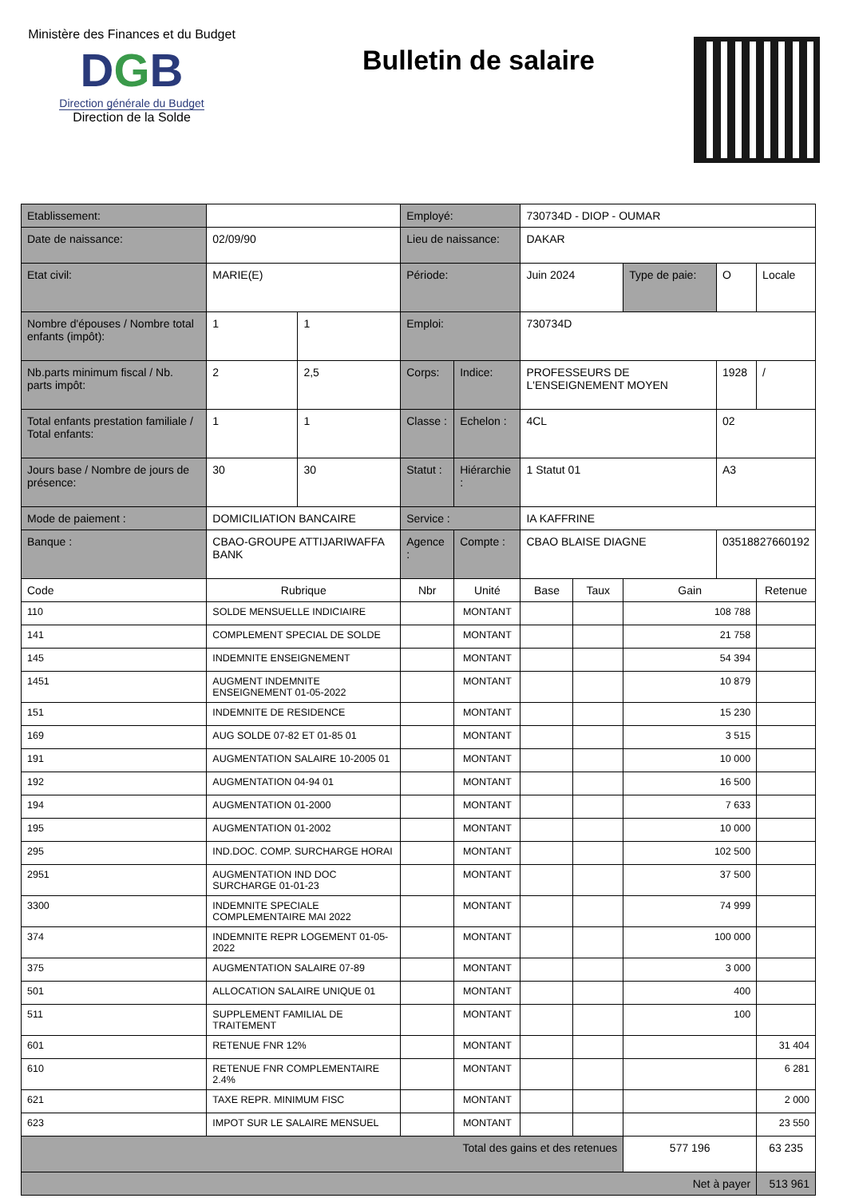Ministère des Finances et du Budget
DGB
Direction générale du Budget
Direction de la Solde
Bulletin de salaire
| Etablissement: | | | | | Employé: | | | 730734D - DIOP - OUMAR | | | | |
| Date de naissance: | | 02/09/90 | | | Lieu de naissance: | | | DAKAR | | | | |
| Etat civil: | | MARIE(E) | | | Période: | | | Juin 2024 | | Type de paie: | O | Locale |
| Nombre d'épouses / Nombre total enfants (impôt): | | | 1 | 1 | Emploi: | | | 730734D | | | | |
| Nb.parts minimum fiscal / Nb. parts impôt: | | | 2 | 2,5 | Corps: | | Indice: | PROFESSEURS DE L'ENSEIGNEMENT MOYEN | | | 1928 | / |
| Total enfants prestation familiale / Total enfants: | | | 1 | 1 | Classe : | | Echelon : | 4CL | | | 02 | |
| Jours base / Nombre de jours de présence: | | | 30 | 30 | Statut : | | Hiérarchie : | 1 Statut 01 | | | A3 | |
| Mode de paiement : | | DOMICILIATION BANCAIRE | | | Service : | | | IA KAFFRINE | | | | |
| Banque : | | CBAO-GROUPE ATTIJARIWAFFA BANK | | | Agence : | | Compte : | CBAO BLAISE DIAGNE | | | 03518827660192 | |
| Code | Rubrique | | | | Nbr | Unité | | Base | Taux | Gain | | Retenue |
| 110 | SOLDE MENSUELLE INDICIAIRE | | | | | MONTANT | | | | 108 788 | | |
| 141 | COMPLEMENT SPECIAL DE SOLDE | | | | | MONTANT | | | | 21 758 | | |
| 145 | INDEMNITE ENSEIGNEMENT | | | | | MONTANT | | | | 54 394 | | |
| 1451 | AUGMENT INDEMNITE ENSEIGNEMENT 01-05-2022 | | | | | MONTANT | | | | 10 879 | | |
| 151 | INDEMNITE DE RESIDENCE | | | | | MONTANT | | | | 15 230 | | |
| 169 | AUG SOLDE 07-82 ET 01-85 01 | | | | | MONTANT | | | | 3 515 | | |
| 191 | AUGMENTATION SALAIRE 10-2005 01 | | | | | MONTANT | | | | 10 000 | | |
| 192 | AUGMENTATION 04-94 01 | | | | | MONTANT | | | | 16 500 | | |
| 194 | AUGMENTATION 01-2000 | | | | | MONTANT | | | | 7 633 | | |
| 195 | AUGMENTATION 01-2002 | | | | | MONTANT | | | | 10 000 | | |
| 295 | IND.DOC. COMP. SURCHARGE HORAI | | | | | MONTANT | | | | 102 500 | | |
| 2951 | AUGMENTATION IND DOC SURCHARGE 01-01-23 | | | | | MONTANT | | | | 37 500 | | |
| 3300 | INDEMNITE SPECIALE COMPLEMENTAIRE MAI 2022 | | | | | MONTANT | | | | 74 999 | | |
| 374 | INDEMNITE REPR LOGEMENT 01-05-2022 | | | | | MONTANT | | | | 100 000 | | |
| 375 | AUGMENTATION SALAIRE 07-89 | | | | | MONTANT | | | | 3 000 | | |
| 501 | ALLOCATION SALAIRE UNIQUE 01 | | | | | MONTANT | | | | 400 | | |
| 511 | SUPPLEMENT FAMILIAL DE TRAITEMENT | | | | | MONTANT | | | | 100 | | |
| 601 | RETENUE FNR 12% | | | | | MONTANT | | | | | | 31 404 |
| 610 | RETENUE FNR COMPLEMENTAIRE 2.4% | | | | | MONTANT | | | | | | 6 281 |
| 621 | TAXE REPR. MINIMUM FISC | | | | | MONTANT | | | | | | 2 000 |
| 623 | IMPOT SUR LE SALAIRE MENSUEL | | | | | MONTANT | | | | | | 23 550 |
| Total des gains et des retenues | | | | | | | | | | 577 196 | | 63 235 |
| Net à payer | | | | | | | | | | | | 513 961 |